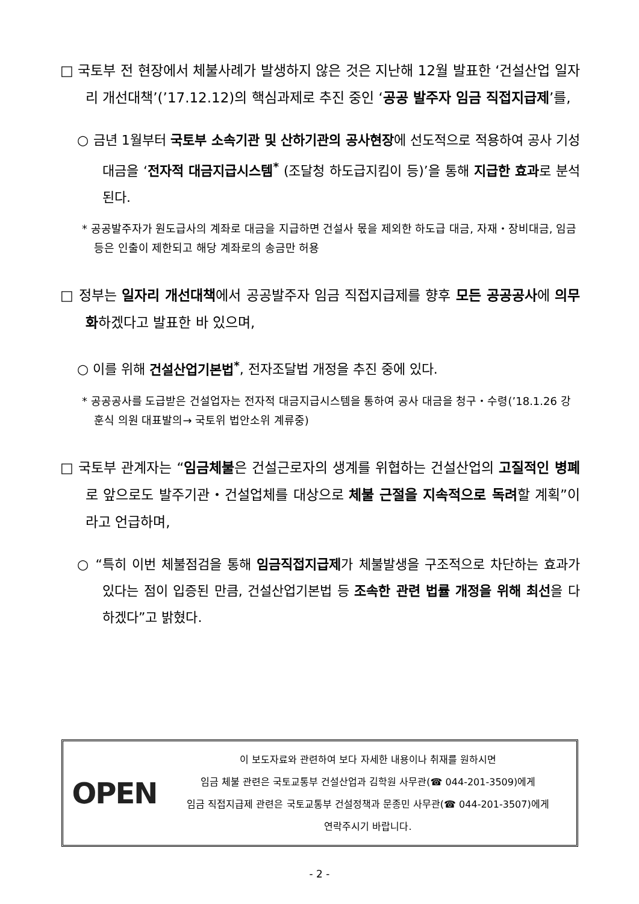□ 국토부 전 현장에서 체불사례가 발생하지 않은 것은 지난해 12월 발표한 ‘건설산업 일자리 개선대책’(’17.12.12)의 핵심과제로 추진 중인 ‘공공 발주자 임금 직접지급제’를,
○ 금년 1월부터 국토부 소속기관 및 산하기관의 공사현장에 선도적으로 적용하여 공사 기성대금을 ‘전자적 대금지급시스템<sup>*</sup> (조달청 하도급지킴이 등)’을 통해 지급한 효과로 분석된다.
* 공공발주자가 원도급사의 계좌로 대금을 지급하면 건설사 몫을 제외한 하도급 대금, 자재・장비대금, 임금 등은 인출이 제한되고 해당 계좌로의 송금만 허용
□ 정부는 일자리 개선대책에서 공공발주자 임금 직접지급제를 향후 모든 공공공사에 의무화하겠다고 발표한 바 있으며,
○ 이를 위해 건설산업기본법<sup>*</sup>, 전자조달법 개정을 추진 중에 있다.
* 공공공사를 도급받은 건설업자는 전자적 대금지급시스템을 통하여 공사 대금을 청구・수령(’18.1.26 강훈식 의원 대표발의→ 국토위 법안소위 계류중)
□ 국토부 관계자는 “임금체불은 건설근로자의 생계를 위협하는 건설산업의 고질적인 병폐로 앞으로도 발주기관・건설업체를 대상으로 체불 근절을 지속적으로 독려할 계획”이라고 언급하며,
○ “특히 이번 체불점검을 통해 임금직접지급제가 체불발생을 구조적으로 차단하는 효과가 있다는 점이 입증된 만큼, 건설산업기본법 등 조속한 관련 법률 개정을 위해 최선을 다하겠다”고 밝혔다.
OPEN
이 보도자료와 관련하여 보다 자세한 내용이나 취재를 원하시면
임금 체불 관련은 국토교통부 건설산업과 김학원 사무관(☎ 044-201-3509)에게
임금 직접지급제 관련은 국토교통부 건설정책과 문종민 사무관(☎ 044-201-3507)에게
연락주시기 바랍니다.
- 2 -